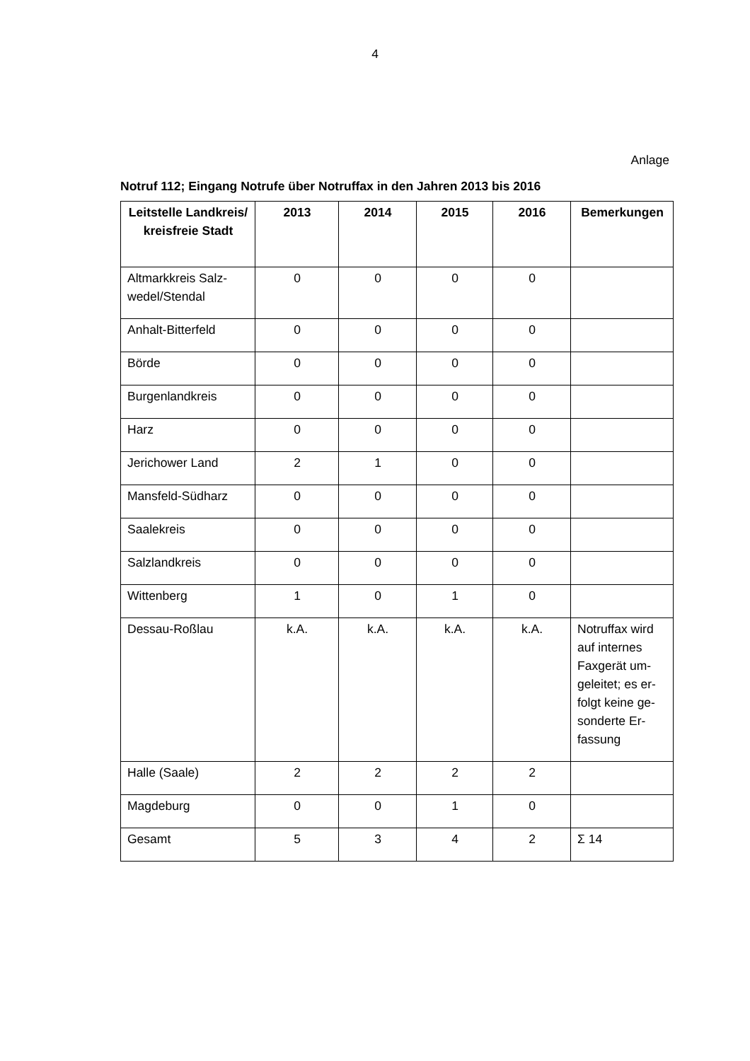4
Anlage
Notruf 112; Eingang Notrufe über Notruffax in den Jahren 2013 bis 2016
| Leitstelle Landkreis/ kreisfreie Stadt | 2013 | 2014 | 2015 | 2016 | Bemerkungen |
| --- | --- | --- | --- | --- | --- |
| Altmarkkreis Salz-wedel/Stendal | 0 | 0 | 0 | 0 | |
| Anhalt-Bitterfeld | 0 | 0 | 0 | 0 | |
| Börde | 0 | 0 | 0 | 0 | |
| Burgenlandkreis | 0 | 0 | 0 | 0 | |
| Harz | 0 | 0 | 0 | 0 | |
| Jerichower Land | 2 | 1 | 0 | 0 | |
| Mansfeld-Südharz | 0 | 0 | 0 | 0 | |
| Saalekreis | 0 | 0 | 0 | 0 | |
| Salzlandkreis | 0 | 0 | 0 | 0 | |
| Wittenberg | 1 | 0 | 1 | 0 | |
| Dessau-Roßlau | k.A. | k.A. | k.A. | k.A. | Notruffax wird auf internes Faxgerät um-geleitet; es er-folgt keine ge-sonderte Er-fassung |
| Halle (Saale) | 2 | 2 | 2 | 2 | |
| Magdeburg | 0 | 0 | 1 | 0 | |
| Gesamt | 5 | 3 | 4 | 2 | Σ 14 |